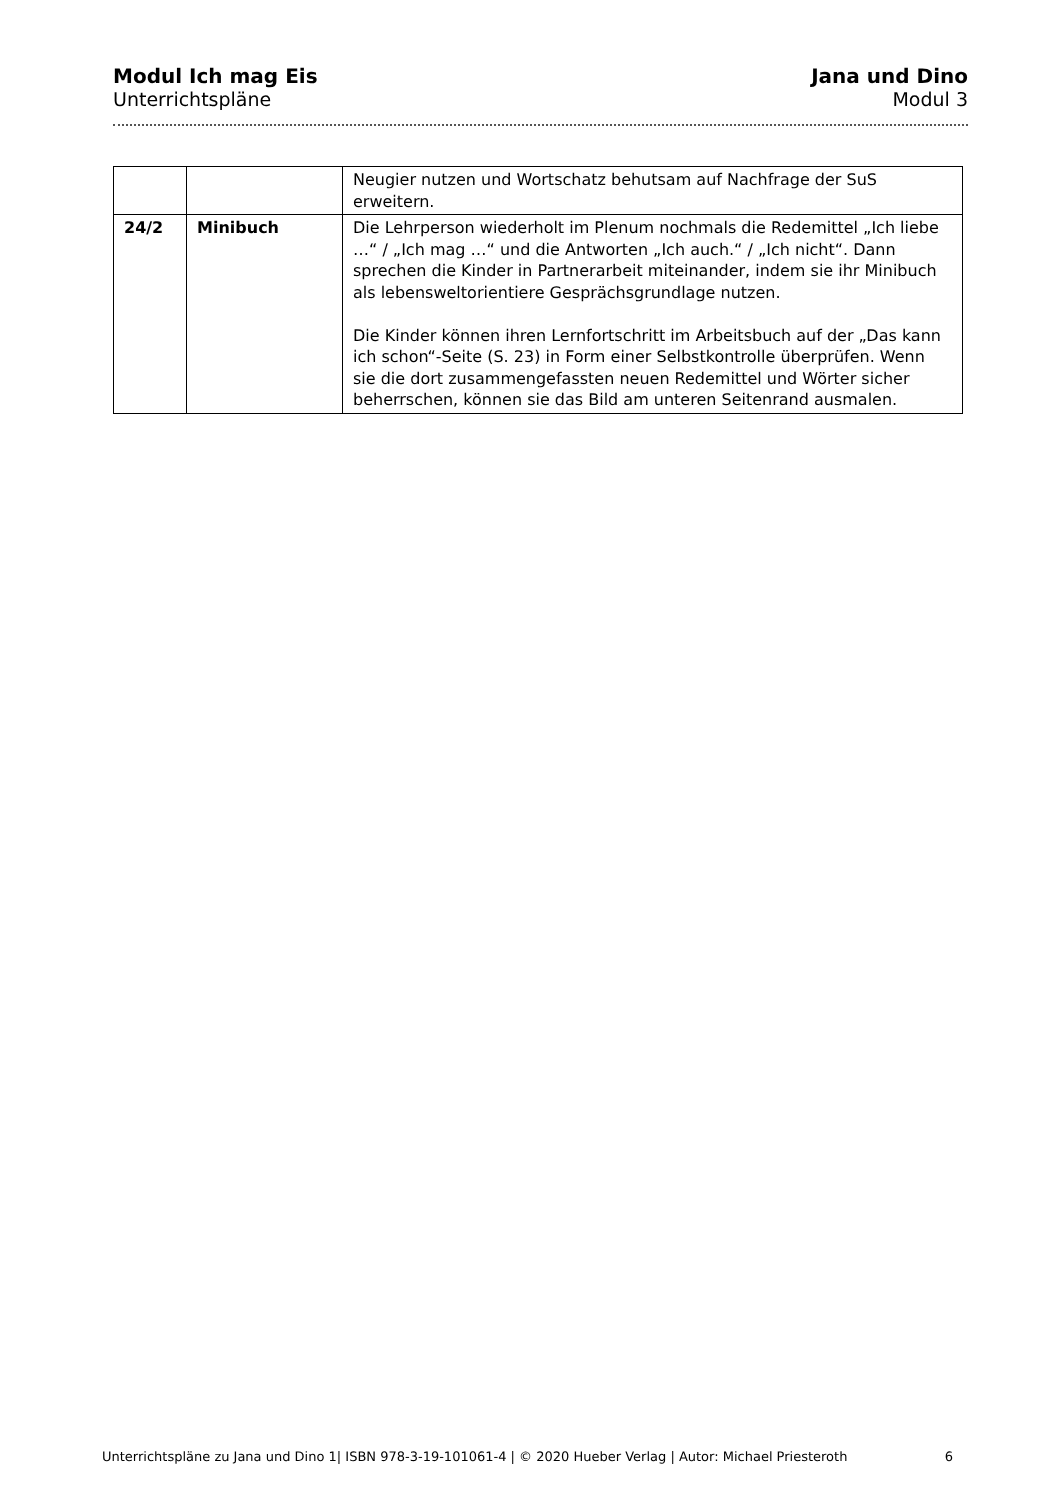Modul Ich mag Eis
Unterrichtspläne
Jana und Dino
Modul 3
| | | Neugier nutzen und Wortschatz behutsam auf Nachfrage der SuS erweitern. |
| 24/2 | Minibuch | Die Lehrperson wiederholt im Plenum nochmals die Redemittel „Ich liebe …“ / „Ich mag …“ und die Antworten „Ich auch.“ / „Ich nicht“. Dann sprechen die Kinder in Partnerarbeit miteinander, indem sie ihr Minibuch als lebensweltorientiere Gesprächsgrundlage nutzen. Die Kinder können ihren Lernfortschritt im Arbeitsbuch auf der „Das kann ich schon“-Seite (S. 23) in Form einer Selbstkontrolle überprüfen. Wenn sie die dort zusammengefassten neuen Redemittel und Wörter sicher beherrschen, können sie das Bild am unteren Seitenrand ausmalen. |
Unterrichtspläne zu Jana und Dino 1| ISBN 978-3-19-101061-4 | © 2020 Hueber Verlag | Autor: Michael Priesteroth 6